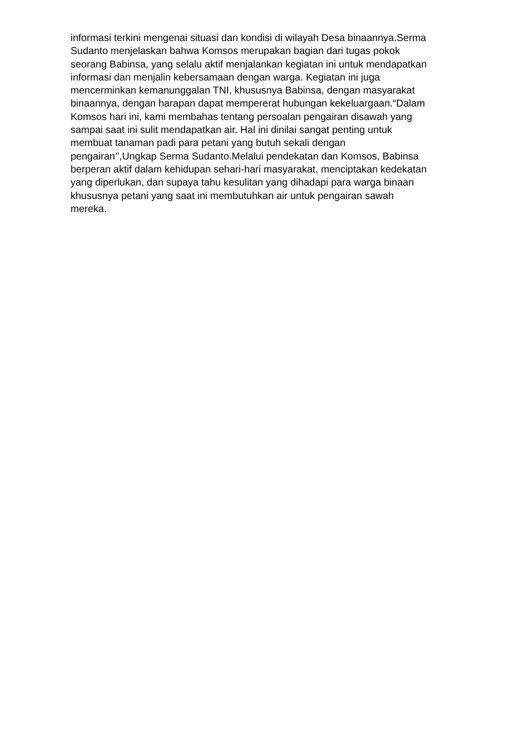informasi terkini mengenai situasi dan kondisi di wilayah Desa binaannya.Serma
Sudanto menjelaskan bahwa Komsos merupakan bagian dari tugas pokok
seorang Babinsa, yang selalu aktif menjalankan kegiatan ini untuk mendapatkan
informasi dan menjalin kebersamaan dengan warga. Kegiatan ini juga
mencerminkan kemanunggalan TNI, khususnya Babinsa, dengan masyarakat
binaannya, dengan harapan dapat mempererat hubungan kekeluargaan.“Dalam
Komsos hari ini, kami membahas tentang persoalan pengairan disawah yang
sampai saat ini sulit mendapatkan air. Hal ini dinilai sangat penting untuk
membuat tanaman padi para petani yang butuh sekali dengan
pengairan’’,Ungkap Serma Sudanto.Melalui pendekatan dan Komsos, Babinsa
berperan aktif dalam kehidupan sehari-hari masyarakat, menciptakan kedekatan
yang diperlukan, dan supaya tahu kesulitan yang dihadapi para warga binaan
khususnya petani yang saat ini membutuhkan air untuk pengairan sawah
mereka.